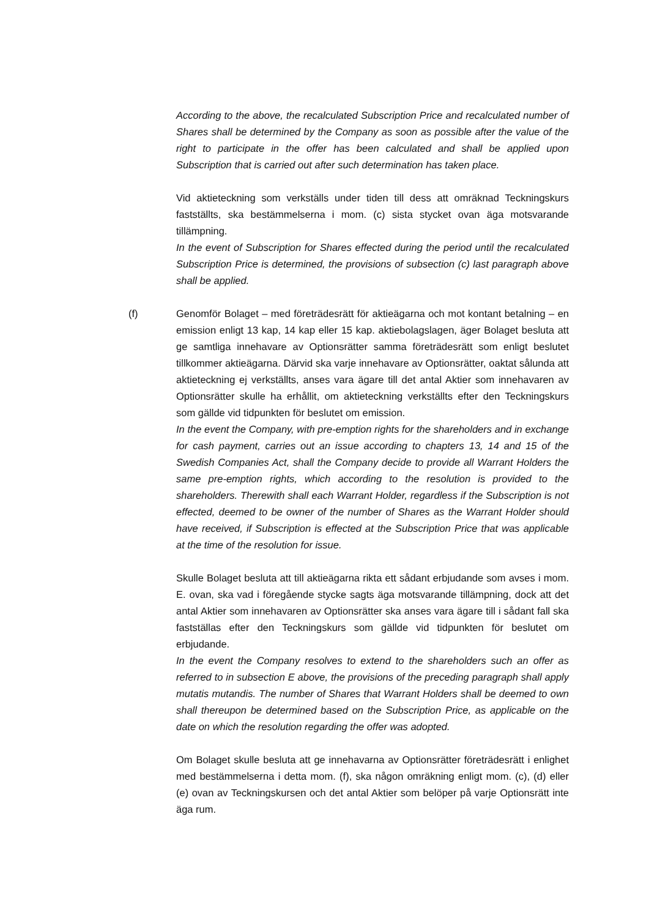According to the above, the recalculated Subscription Price and recalculated number of Shares shall be determined by the Company as soon as possible after the value of the right to participate in the offer has been calculated and shall be applied upon Subscription that is carried out after such determination has taken place.
Vid aktieteckning som verkställs under tiden till dess att omräknad Teckningskurs fastställts, ska bestämmelserna i mom. (c) sista stycket ovan äga motsvarande tillämpning.
In the event of Subscription for Shares effected during the period until the recalculated Subscription Price is determined, the provisions of subsection (c) last paragraph above shall be applied.
(f) Genomför Bolaget – med företrädesrätt för aktieägarna och mot kontant betalning – en emission enligt 13 kap, 14 kap eller 15 kap. aktiebolagslagen, äger Bolaget besluta att ge samtliga innehavare av Optionsrätter samma företrädesrätt som enligt beslutet tillkommer aktieägarna. Därvid ska varje innehavare av Optionsrätter, oaktat sålunda att aktieteckning ej verkställts, anses vara ägare till det antal Aktier som innehavaren av Optionsrätter skulle ha erhållit, om aktieteckning verkställts efter den Teckningskurs som gällde vid tidpunkten för beslutet om emission.
In the event the Company, with pre-emption rights for the shareholders and in exchange for cash payment, carries out an issue according to chapters 13, 14 and 15 of the Swedish Companies Act, shall the Company decide to provide all Warrant Holders the same pre-emption rights, which according to the resolution is provided to the shareholders. Therewith shall each Warrant Holder, regardless if the Subscription is not effected, deemed to be owner of the number of Shares as the Warrant Holder should have received, if Subscription is effected at the Subscription Price that was applicable at the time of the resolution for issue.
Skulle Bolaget besluta att till aktieägarna rikta ett sådant erbjudande som avses i mom. E. ovan, ska vad i föregående stycke sagts äga motsvarande tillämpning, dock att det antal Aktier som innehavaren av Optionsrätter ska anses vara ägare till i sådant fall ska fastställas efter den Teckningskurs som gällde vid tidpunkten för beslutet om erbjudande.
In the event the Company resolves to extend to the shareholders such an offer as referred to in subsection E above, the provisions of the preceding paragraph shall apply mutatis mutandis. The number of Shares that Warrant Holders shall be deemed to own shall thereupon be determined based on the Subscription Price, as applicable on the date on which the resolution regarding the offer was adopted.
Om Bolaget skulle besluta att ge innehavarna av Optionsrätter företrädesrätt i enlighet med bestämmelserna i detta mom. (f), ska någon omräkning enligt mom. (c), (d) eller (e) ovan av Teckningskursen och det antal Aktier som belöper på varje Optionsrätt inte äga rum.